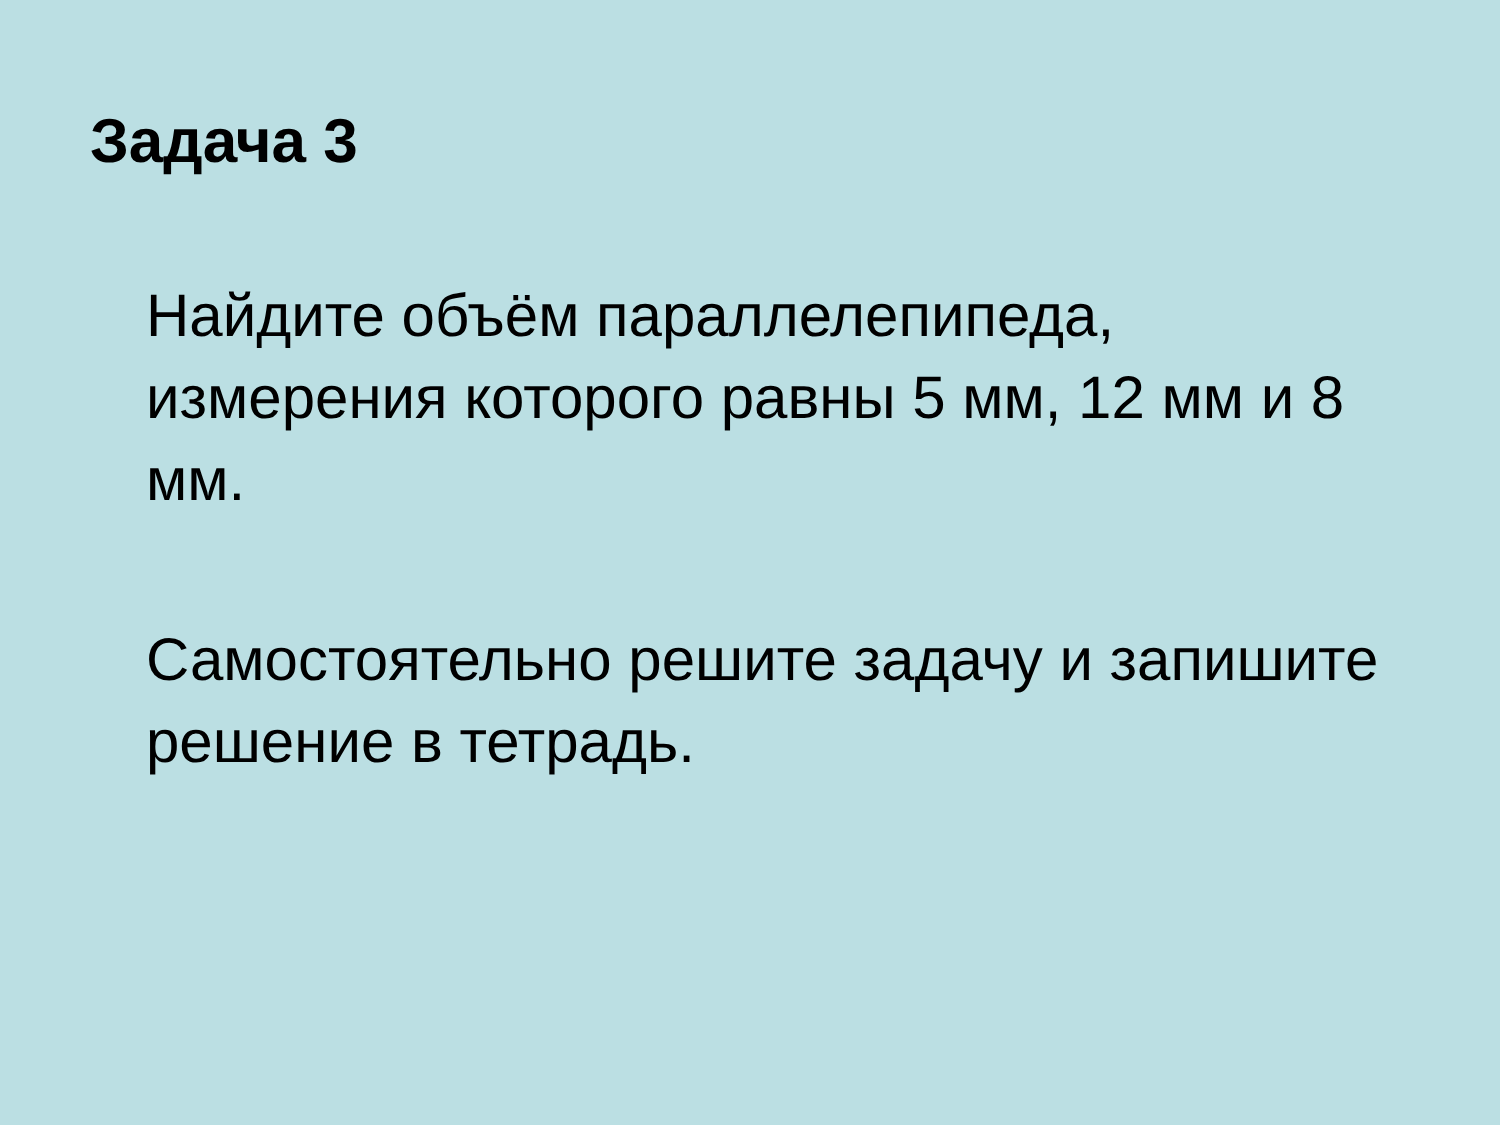Задача 3
Найдите объём параллелепипеда, измерения которого равны 5 мм, 12 мм и 8 мм.
Самостоятельно решите задачу и запишите решение в тетрадь.